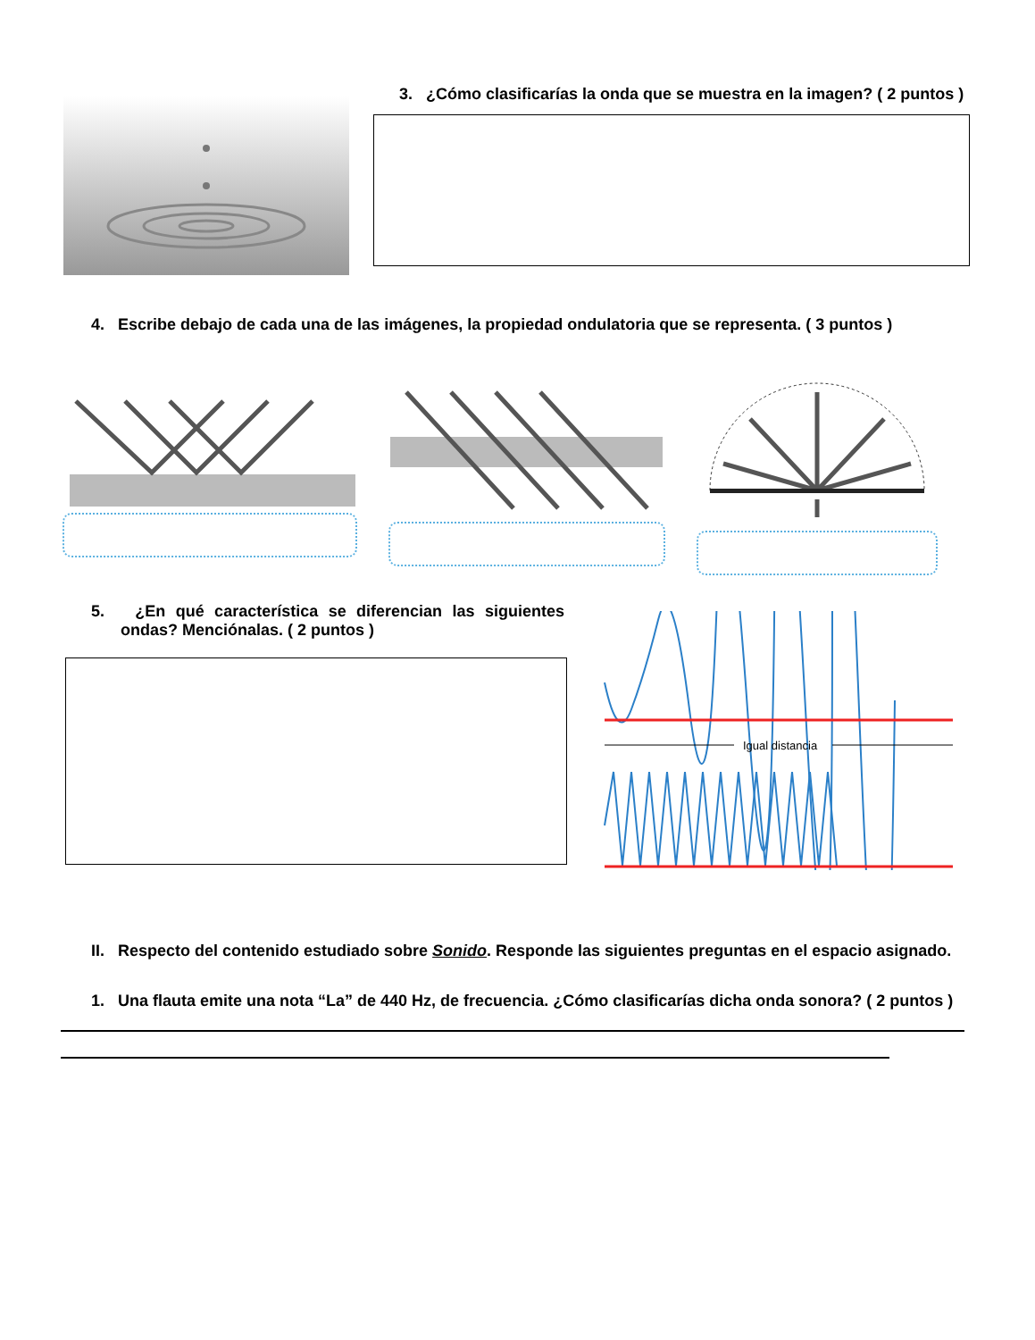3. ¿Cómo clasificarías la onda que se muestra en la imagen? ( 2 puntos )
4. Escribe debajo de cada una de las imágenes, la propiedad ondulatoria que se representa. ( 3 puntos )
5. ¿En qué característica se diferencian las siguientes ondas? Menciónalas. ( 2 puntos )
Igual distancia
II. Respecto del contenido estudiado sobre Sonido. Responde las siguientes preguntas en el espacio asignado.
1. Una flauta emite una nota “La” de 440 Hz, de frecuencia. ¿Cómo clasificarías dicha onda sonora? ( 2 puntos )